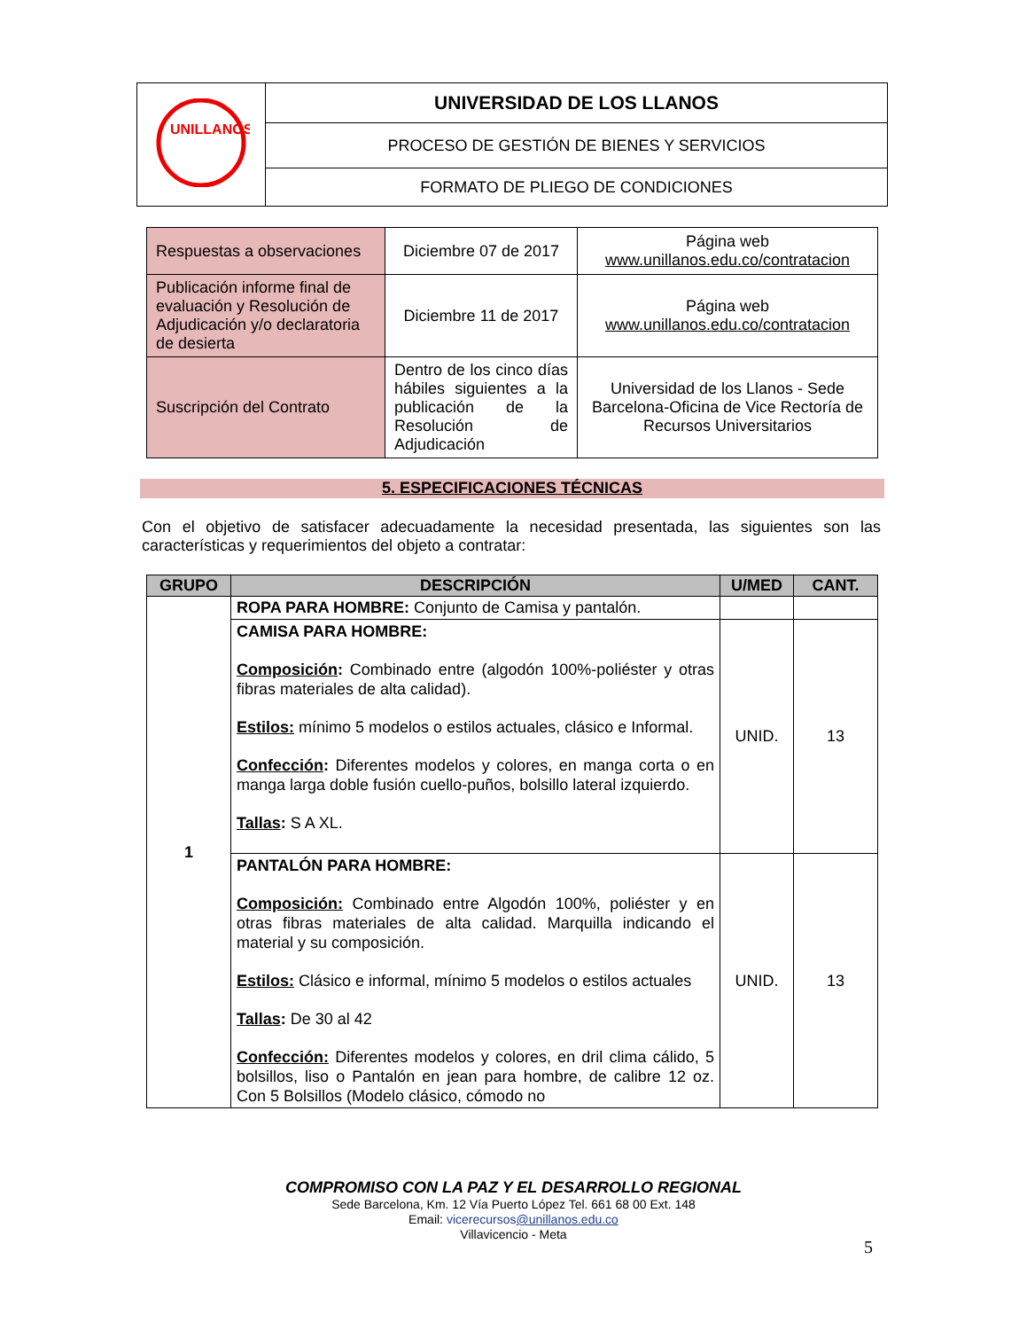| UNILLANOS | UNIVERSIDAD DE LOS LLANOS |
| | PROCESO DE GESTIÓN DE BIENES Y SERVICIOS |
| | FORMATO DE PLIEGO DE CONDICIONES |
| Respuestas a observaciones | Diciembre 07 de 2017 | Página web www.unillanos.edu.co/contratacion |
| Publicación informe final de evaluación y Resolución de Adjudicación y/o declaratoria de desierta | Diciembre 11 de 2017 | Página web www.unillanos.edu.co/contratacion |
| Suscripción del Contrato | Dentro de los cinco días hábiles siguientes a la publicación de la Resolución de Adjudicación | Universidad de los Llanos - Sede Barcelona-Oficina de Vice Rectoría de Recursos Universitarios |
5. ESPECIFICACIONES TÉCNICAS
Con el objetivo de satisfacer adecuadamente la necesidad presentada, las siguientes son las características y requerimientos del objeto a contratar:
| GRUPO | DESCRIPCIÓN | U/MED | CANT. |
| --- | --- | --- | --- |
| 1 | ROPA PARA HOMBRE: Conjunto de Camisa y pantalón. | | |
| | CAMISA PARA HOMBRE: Composición : Combinado entre (algodón 100%-poliéster y otras fibras materiales de alta calidad). Estilos: mínimo 5 modelos o estilos actuales, clásico e Informal. Confección : Diferentes modelos y colores, en manga corta o en manga larga doble fusión cuello-puños, bolsillo lateral izquierdo. Tallas : S A XL. | UNID. | 13 |
| | PANTALÓN PARA HOMBRE: Composición: Combinado entre Algodón 100%, poliéster y en otras fibras materiales de alta calidad. Marquilla indicando el material y su composición. Estilos: Clásico e informal, mínimo 5 modelos o estilos actuales Tallas : De 30 al 42 Confección: Diferentes modelos y colores, en dril clima cálido, 5 bolsillos, liso o Pantalón en jean para hombre, de calibre 12 oz. Con 5 Bolsillos (Modelo clásico, cómodo no | UNID. | 13 |
COMPROMISO CON LA PAZ Y EL DESARROLLO REGIONAL
Sede Barcelona, Km. 12 Vía Puerto López Tel. 661 68 00 Ext. 148
Email: vicerecursos@unillanos.edu.co
Villavicencio - Meta
5